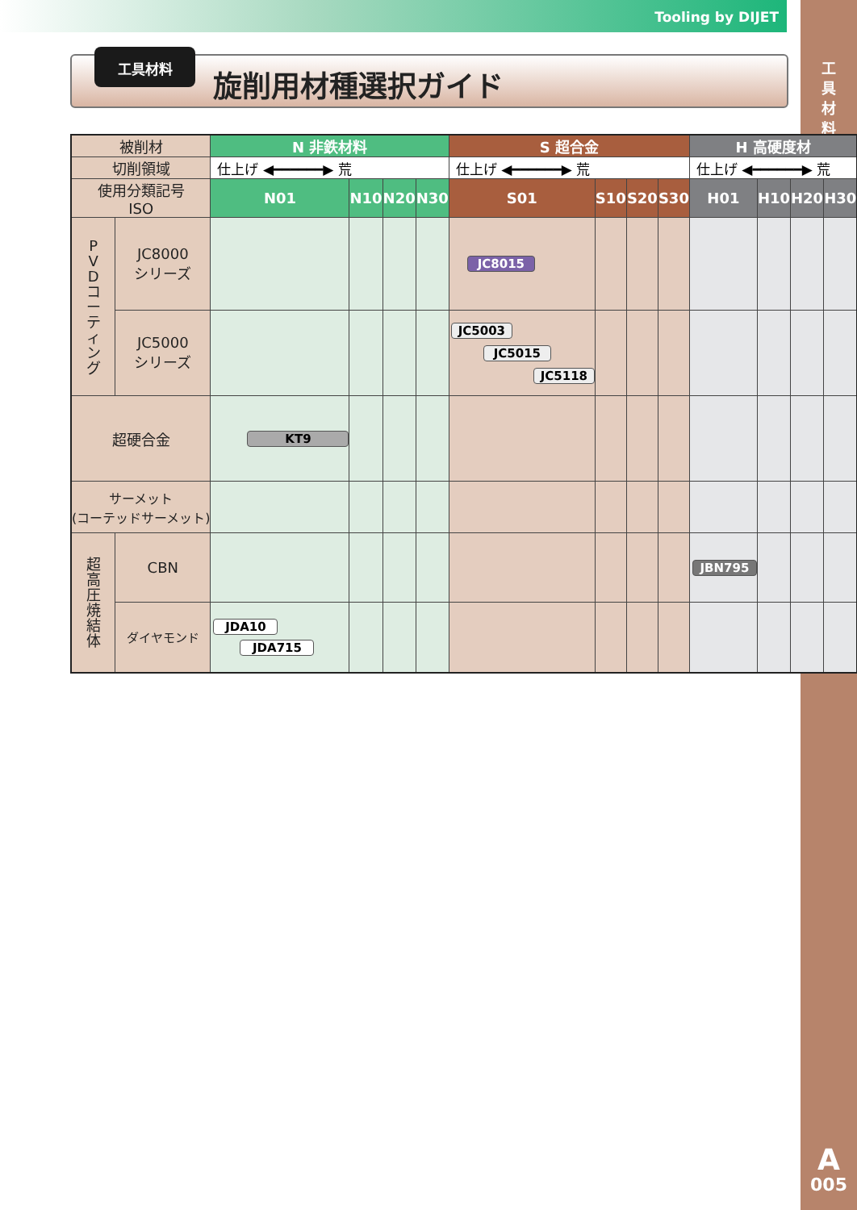Tooling by DIJET
工
具
材
料
A
005
工具材料
旋削用材種選択ガイド
| 被削材 | | N 非鉄材料 | | | | S 超合金 | | | | H 高硬度材 | | | |
| 切削領域 | | 仕上げ ◀━━━━━━▶ 荒 | | | | 仕上げ ◀━━━━━━▶ 荒 | | | | 仕上げ ◀━━━━━━▶ 荒 | | | |
| 使用分類記号 ISO | | N01 | N10 | N20 | N30 | S01 | S10 | S20 | S30 | H01 | H10 | H20 | H30 |
| P V D コ ー テ ィ ン グ | JC8000 シリーズ | | | | | JC8015 | | | | | | | |
| | JC5000 シリーズ | | | | | JC5003 JC5015 JC5118 | | | | | | | |
| 超硬合金 | | KT9 | | | | | | | | | | | |
| サーメット (コーテッドサーメット) | | | | | | | | | | | | | |
| 超 高 圧 焼 結 体 | CBN | | | | | | | | | JBN795 | | | |
| | ダイヤモンド | JDA10 JDA715 | | | | | | | | | | | |